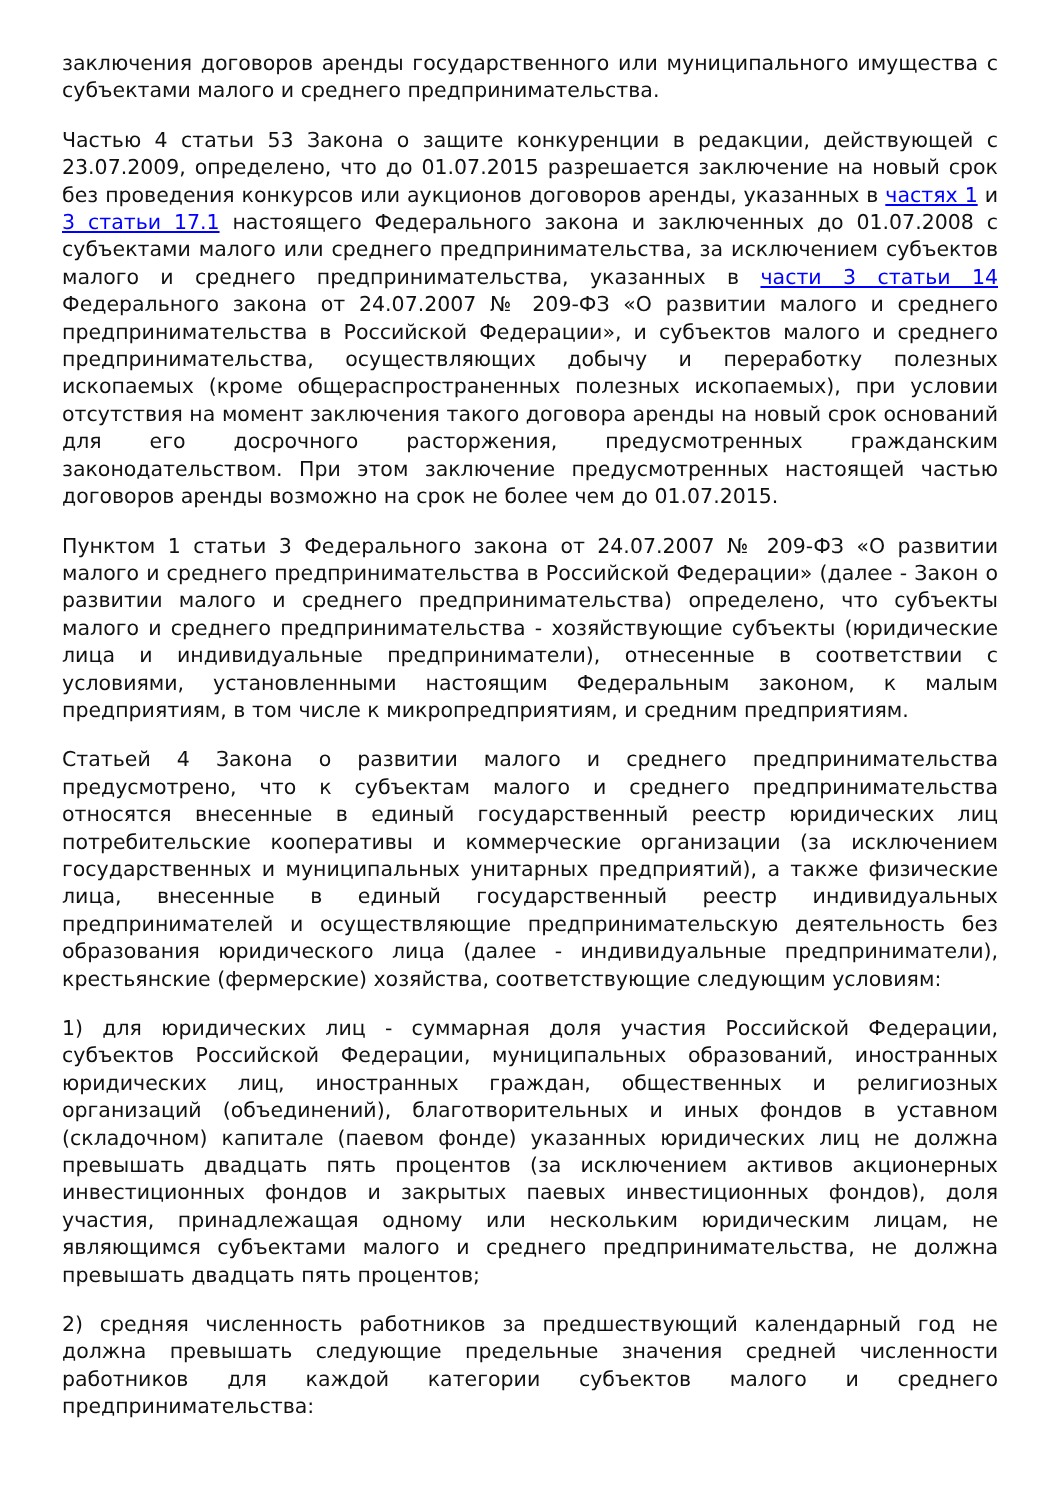заключения договоров аренды государственного или муниципального имущества с субъектами малого и среднего предпринимательства.
Частью 4 статьи 53 Закона о защите конкуренции в редакции, действующей с 23.07.2009, определено, что до 01.07.2015 разрешается заключение на новый срок без проведения конкурсов или аукционов договоров аренды, указанных в частях 1 и 3 статьи 17.1 настоящего Федерального закона и заключенных до 01.07.2008 с субъектами малого или среднего предпринимательства, за исключением субъектов малого и среднего предпринимательства, указанных в части 3 статьи 14 Федерального закона от 24.07.2007 № 209-ФЗ «О развитии малого и среднего предпринимательства в Российской Федерации», и субъектов малого и среднего предпринимательства, осуществляющих добычу и переработку полезных ископаемых (кроме общераспространенных полезных ископаемых), при условии отсутствия на момент заключения такого договора аренды на новый срок оснований для его досрочного расторжения, предусмотренных гражданским законодательством. При этом заключение предусмотренных настоящей частью договоров аренды возможно на срок не более чем до 01.07.2015.
Пунктом 1 статьи 3 Федерального закона от 24.07.2007 № 209-ФЗ «О развитии малого и среднего предпринимательства в Российской Федерации» (далее - Закон о развитии малого и среднего предпринимательства) определено, что субъекты малого и среднего предпринимательства - хозяйствующие субъекты (юридические лица и индивидуальные предприниматели), отнесенные в соответствии с условиями, установленными настоящим Федеральным законом, к малым предприятиям, в том числе к микропредприятиям, и средним предприятиям.
Статьей 4 Закона о развитии малого и среднего предпринимательства предусмотрено, что к субъектам малого и среднего предпринимательства относятся внесенные в единый государственный реестр юридических лиц потребительские кооперативы и коммерческие организации (за исключением государственных и муниципальных унитарных предприятий), а также физические лица, внесенные в единый государственный реестр индивидуальных предпринимателей и осуществляющие предпринимательскую деятельность без образования юридического лица (далее - индивидуальные предприниматели), крестьянские (фермерские) хозяйства, соответствующие следующим условиям:
1) для юридических лиц - суммарная доля участия Российской Федерации, субъектов Российской Федерации, муниципальных образований, иностранных юридических лиц, иностранных граждан, общественных и религиозных организаций (объединений), благотворительных и иных фондов в уставном (складочном) капитале (паевом фонде) указанных юридических лиц не должна превышать двадцать пять процентов (за исключением активов акционерных инвестиционных фондов и закрытых паевых инвестиционных фондов), доля участия, принадлежащая одному или нескольким юридическим лицам, не являющимся субъектами малого и среднего предпринимательства, не должна превышать двадцать пять процентов;
2) средняя численность работников за предшествующий календарный год не должна превышать следующие предельные значения средней численности работников для каждой категории субъектов малого и среднего предпринимательства: